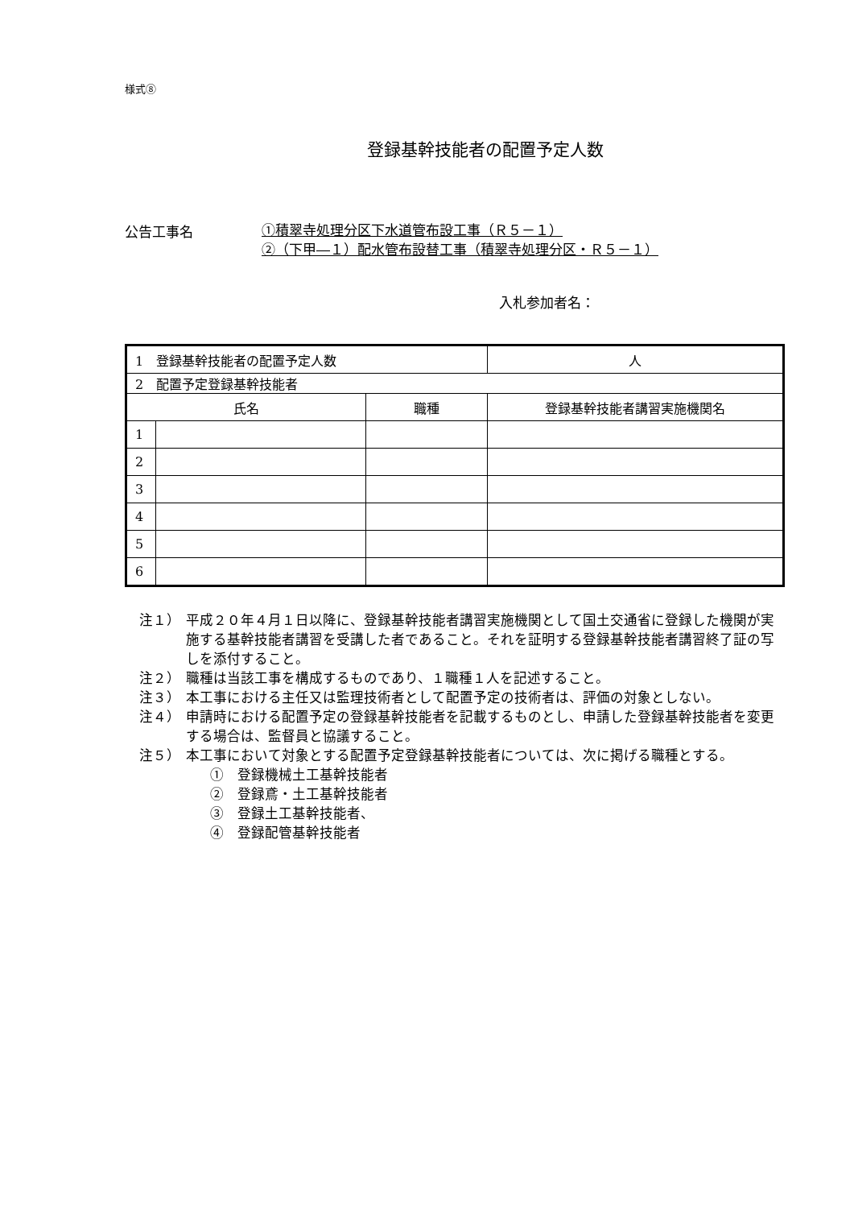様式⑧
登録基幹技能者の配置予定人数
公告工事名
①積翠寺処理分区下水道管布設工事（Ｒ５－１）
②（下甲―１）配水管布設替工事（積翠寺処理分区・Ｒ５－１）
入札参加者名：
| 1 登録基幹技能者の配置予定人数 | | | 人 |
| 2 配置予定登録基幹技能者 | | | |
| 氏名 | | 職種 | 登録基幹技能者講習実施機関名 |
| 1 | | | |
| 2 | | | |
| 3 | | | |
| 4 | | | |
| 5 | | | |
| 6 | | | |
注１） 平成２０年４月１日以降に、登録基幹技能者講習実施機関として国土交通省に登録した機関が実施する基幹技能者講習を受講した者であること。それを証明する登録基幹技能者講習終了証の写しを添付すること。
注２） 職種は当該工事を構成するものであり、１職種１人を記述すること。
注３） 本工事における主任又は監理技術者として配置予定の技術者は、評価の対象としない。
注４） 申請時における配置予定の登録基幹技能者を記載するものとし、申請した登録基幹技能者を変更する場合は、監督員と協議すること。
注５） 本工事において対象とする配置予定登録基幹技能者については、次に掲げる職種とする。
①　登録機械土工基幹技能者
②　登録鳶・土工基幹技能者
③　登録土工基幹技能者、
④　登録配管基幹技能者